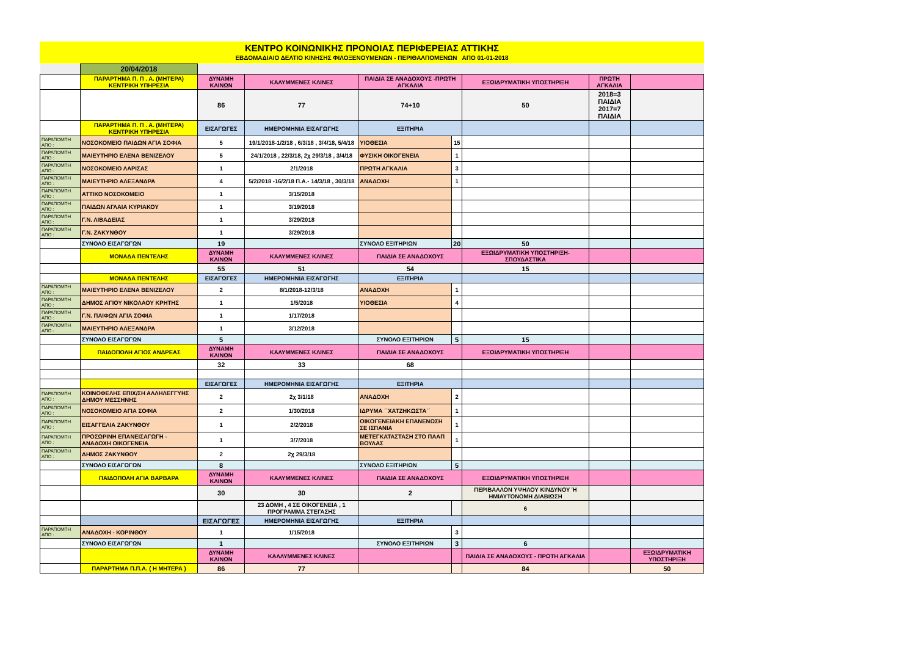ΚΕΝΤΡΟ ΚΟΙΝΩΝΙΚΗΣ ΠΡΟΝΟΙΑΣ ΠΕΡΙΦΕΡΕΙΑΣ ΑΤΤΙΚΗΣ
ΕΒΔΟΜΑΔΙΑΙΟ ΔΕΛΤΙΟ ΚΙΝΗΣΗΣ ΦΙΛΟΞΕΝΟΥΜΕΝΩΝ - ΠΕΡΙΘΑΛΠΟΜΕΝΩΝ ΑΠΟ 01-01-2018
| | 20/04/2018 | | | | | | | |
| | ΠΑΡΑΡΤΗΜΑ Π. Π . Α. (ΜΗΤΕΡΑ) ΚΕΝΤΡΙΚΗ ΥΠΗΡΕΣΙΑ | ΔΥΝΑΜΗ ΚΛΙΝΩΝ | ΚΑΛΥΜΜΕΝΕΣ ΚΛΙΝΕΣ | ΠΑΙΔΙΑ ΣΕ ΑΝΑΔΟΧΟΥΣ -ΠΡΩΤΗ ΑΓΚΑΛΙΑ | | ΕΞΩΙΔΡΥΜΑΤΙΚΗ ΥΠΟΣΤΗΡΙΞΗ | ΠΡΩΤΗ ΑΓΚΑΛΙΑ | |
| | | 86 | 77 | 74+10 | | 50 | 2018=3 ΠΑΙΔΙΑ 2017=7 ΠΑΙΔΙΑ | |
| | ΠΑΡΑΡΤΗΜΑ Π. Π . Α. (ΜΗΤΕΡΑ) ΚΕΝΤΡΙΚΗ ΥΠΗΡΕΣΙΑ | ΕΙΣΑΓΩΓΕΣ | ΗΜΕΡΟΜΗΝΙΑ ΕΙΣΑΓΩΓΗΣ | ΕΞΙΤΗΡΙΑ | | | | |
| ΠΑΡΑΠΟΜΠΗ ΑΠΟ : | ΝΟΣΟΚΟΜΕΙΟ ΠΑΙΔΩΝ ΑΓΙΑ ΣΟΦΙΑ | 5 | 19/1/2018-1/2/18 , 6/3/18 , 3/4/18, 5/4/18 | ΥΙΟΘΕΣΙΑ | 15 | | | |
| ΠΑΡΑΠΟΜΠΗ ΑΠΟ : | ΜΑΙΕΥΤΗΡΙΟ ΕΛΕΝΑ ΒΕΝΙΖΕΛΟΥ | 5 | 24/1/2018 , 22/3/18, 2χ 29/3/18 , 3/4/18 | ΦΥΣΙΚΗ ΟΙΚΟΓΕΝΕΙΑ | 1 | | | |
| ΠΑΡΑΠΟΜΠΗ ΑΠΟ : | ΝΟΣΟΚΟΜΕΙΟ ΛΑΡΙΣΑΣ | 1 | 2/1/2018 | ΠΡΩΤΗ ΑΓΚΑΛΙΑ | 3 | | | |
| ΠΑΡΑΠΟΜΠΗ ΑΠΟ : | ΜΑΙΕΥΤΗΡΙΟ ΑΛΕΞΑΝΔΡΑ | 4 | 5/2/2018 -16/2/18 Π.Α.- 14/3/18 , 30/3/18 | ΑΝΑΔΟΧΗ | 1 | | | |
| ΠΑΡΑΠΟΜΠΗ ΑΠΟ : | ΑΤΤΙΚΟ ΝΟΣΟΚΟΜΕΙΟ | 1 | 3/15/2018 | | | | | |
| ΠΑΡΑΠΟΜΠΗ ΑΠΟ : | ΠΑΙΔΩΝ ΑΓΛΑΙΑ ΚΥΡΙΑΚΟΥ | 1 | 3/19/2018 | | | | | |
| ΠΑΡΑΠΟΜΠΗ ΑΠΟ : | Γ.Ν. ΛΙΒΑΔΕΙΑΣ | 1 | 3/29/2018 | | | | | |
| ΠΑΡΑΠΟΜΠΗ ΑΠΟ : | Γ.Ν. ΖΑΚΥΝΘΟΥ | 1 | 3/29/2018 | | | | | |
| | ΣΥΝΟΛΟ ΕΙΣΑΓΩΓΩΝ | 19 | | ΣΥΝΟΛΟ ΕΞΙΤΗΡΙΩΝ | 20 | 50 | | |
| | ΜΟΝΑΔΑ ΠΕΝΤΕΛΗΣ | ΔΥΝΑΜΗ ΚΛΙΝΩΝ | ΚΑΛΥΜΜΕΝΕΣ ΚΛΙΝΕΣ | ΠΑΙΔΙΑ ΣΕ ΑΝΑΔΟΧΟΥΣ | | ΕΞΩΙΔΡΥΜΑΤΙΚΗ ΥΠΟΣΤΗΡΙΞΗ- ΣΠΟΥΔΑΣΤΙΚΑ | | |
| | | 55 | 51 | 54 | | 15 | | |
| | ΜΟΝΑΔΑ ΠΕΝΤΕΛΗΣ | ΕΙΣΑΓΩΓΕΣ | ΗΜΕΡΟΜΗΝΙΑ ΕΙΣΑΓΩΓΗΣ | ΕΞΙΤΗΡΙΑ | | | | |
| ΠΑΡΑΠΟΜΠΗ ΑΠΟ : | ΜΑΙΕΥΤΗΡΙΟ ΕΛΕΝΑ ΒΕΝΙΖΕΛΟΥ | 2 | 8/1/2018-12/3/18 | ΑΝΑΔΟΧΗ | 1 | | | |
| ΠΑΡΑΠΟΜΠΗ ΑΠΟ : | ΔΗΜΟΣ ΑΓΙΟΥ ΝΙΚΟΛΑΟΥ ΚΡΗΤΗΣ | 1 | 1/5/2018 | ΥΙΟΘΕΣΙΑ | 4 | | | |
| ΠΑΡΑΠΟΜΠΗ ΑΠΟ : | Γ.Ν. ΠΑΙΦΩΝ ΑΓΙΑ ΣΟΦΙΑ | 1 | 1/17/2018 | | | | | |
| ΠΑΡΑΠΟΜΠΗ ΑΠΟ : | ΜΑΙΕΥΤΗΡΙΟ ΑΛΕΞΑΝΔΡΑ | 1 | 3/12/2018 | | | | | |
| | ΣΥΝΟΛΟ ΕΙΣΑΓΩΓΩΝ | 5 | | ΣΥΝΟΛΟ ΕΞΙΤΗΡΙΩΝ | 5 | 15 | | |
| | ΠΑΙΔΟΠΟΛΗ ΑΓΙΟΣ ΑΝΔΡΕΑΣ | ΔΥΝΑΜΗ ΚΛΙΝΩΝ | ΚΑΛΥΜΜΕΝΕΣ ΚΛΙΝΕΣ | ΠΑΙΔΙΑ ΣΕ ΑΝΑΔΟΧΟΥΣ | | ΕΞΩΙΔΡΥΜΑΤΙΚΗ ΥΠΟΣΤΗΡΙΞΗ | | |
| | | 32 | 33 | 68 | | | | |
| | | ΕΙΣΑΓΩΓΕΣ | ΗΜΕΡΟΜΗΝΙΑ ΕΙΣΑΓΩΓΗΣ | ΕΞΙΤΗΡΙΑ | | | | |
| ΠΑΡΑΠΟΜΠΗ ΑΠΟ : | ΚΟΙΝΟΦΕΛΗΣ ΕΠΙΧ/ΣΗ ΑΛΛΗΛΕΓΓΥΗΣ ΔΗΜΟΥ ΜΕΣΣΗΝΗΣ | 2 | 2χ 3/1/18 | ΑΝΑΔΟΧΗ | 2 | | | |
| ΠΑΡΑΠΟΜΠΗ ΑΠΟ : | ΝΟΣΟΚΟΜΕΙΟ ΑΓΙΑ ΣΟΦΙΑ | 2 | 1/30/2018 | ΙΔΡΥΜΑ ΄΄ΧΑΤΖΗΚΩΣΤΑ΄΄ | 1 | | | |
| ΠΑΡΑΠΟΜΠΗ ΑΠΟ : | ΕΙΣΑΓΓΕΛΙΑ ΖΑΚΥΝΘΟΥ | 1 | 2/2/2018 | ΟΙΚΟΓΕΝΕΙΑΚΗ ΕΠΑΝΕΝΩΣΗ ΣΕ ΙΣΠΑΝΙΑ | 1 | | | |
| ΠΑΡΑΠΟΜΠΗ ΑΠΟ : | ΠΡΟΣΩΡΙΝΗ ΕΠΑΝΕΙΣΑΓΩΓΗ - ΑΝΑΔΟΧΗ ΟΙΚΟΓΕΝΕΙΑ | 1 | 3/7/2018 | ΜΕΤΕΓΚΑΤΑΣΤΑΣΗ ΣΤΟ ΠΑΑΠ ΒΟΥΛΑΣ | 1 | | | |
| ΠΑΡΑΠΟΜΠΗ ΑΠΟ : | ΔΗΜΟΣ ΖΑΚΥΝΘΟΥ | 2 | 2χ 29/3/18 | | | | | |
| | ΣΥΝΟΛΟ ΕΙΣΑΓΩΓΩΝ | 8 | | ΣΥΝΟΛΟ ΕΞΙΤΗΡΙΩΝ | 5 | | | |
| | ΠΑΙΔΟΠΟΛΗ ΑΓΙΑ ΒΑΡΒΑΡΑ | ΔΥΝΑΜΗ ΚΛΙΝΩΝ | ΚΑΛΥΜΜΕΝΕΣ ΚΛΙΝΕΣ | ΠΑΙΔΙΑ ΣΕ ΑΝΑΔΟΧΟΥΣ | | ΕΞΩΙΔΡΥΜΑΤΙΚΗ ΥΠΟΣΤΗΡΙΞΗ | | |
| | | 30 | 30 | 2 | | ΠΕΡΙΒΑΛΛΟΝ ΥΨΗΛΟΥ ΚΙΝΔΥΝΟΥ Ή ΗΜΙΑΥΤΟΝΟΜΗ ΔΙΑΒΙΩΣΗ | | |
| | | | 23 ΔΟΜΗ , 4 ΣΕ ΟΙΚΟΓΕΝΕΙΑ , 1 ΠΡΟΓΡΑΜΜΑ ΣΤΕΓΑΣΗΣ | | | 6 | | |
| | | ΕΙΣΑΓΩΓΕΣ | ΗΜΕΡΟΜΗΝΙΑ ΕΙΣΑΓΩΓΗΣ | ΕΞΙΤΗΡΙΑ | | | | |
| ΠΑΡΑΠΟΜΠΗ ΑΠΟ : | ΑΝΑΔΟΧΗ - ΚΟΡΙΝΘΟΥ | 1 | 1/15/2018 | | 3 | | | |
| | ΣΥΝΟΛΟ ΕΙΣΑΓΩΓΩΝ | 1 | | ΣΥΝΟΛΟ ΕΞΙΤΗΡΙΩΝ | 3 | 6 | | |
| | | ΔΥΝΑΜΗ ΚΛΙΝΩΝ | ΚΑΛΛΥΜΜΕΝΕΣ ΚΛΙΝΕΣ | | | ΠΑΙΔΙΑ ΣΕ ΑΝΑΔΟΧΟΥΣ - ΠΡΩΤΗ ΑΓΚΑΛΙΑ | | ΕΞΩΙΔΡΥΜΑΤΙΚΗ ΥΠΟΣΤΗΡΙΞΗ |
| | ΠΑΡΑΡΤΗΜΑ Π.Π.Α. ( Η ΜΗΤΕΡΑ ) | 86 | 77 | | | 84 | | 50 |